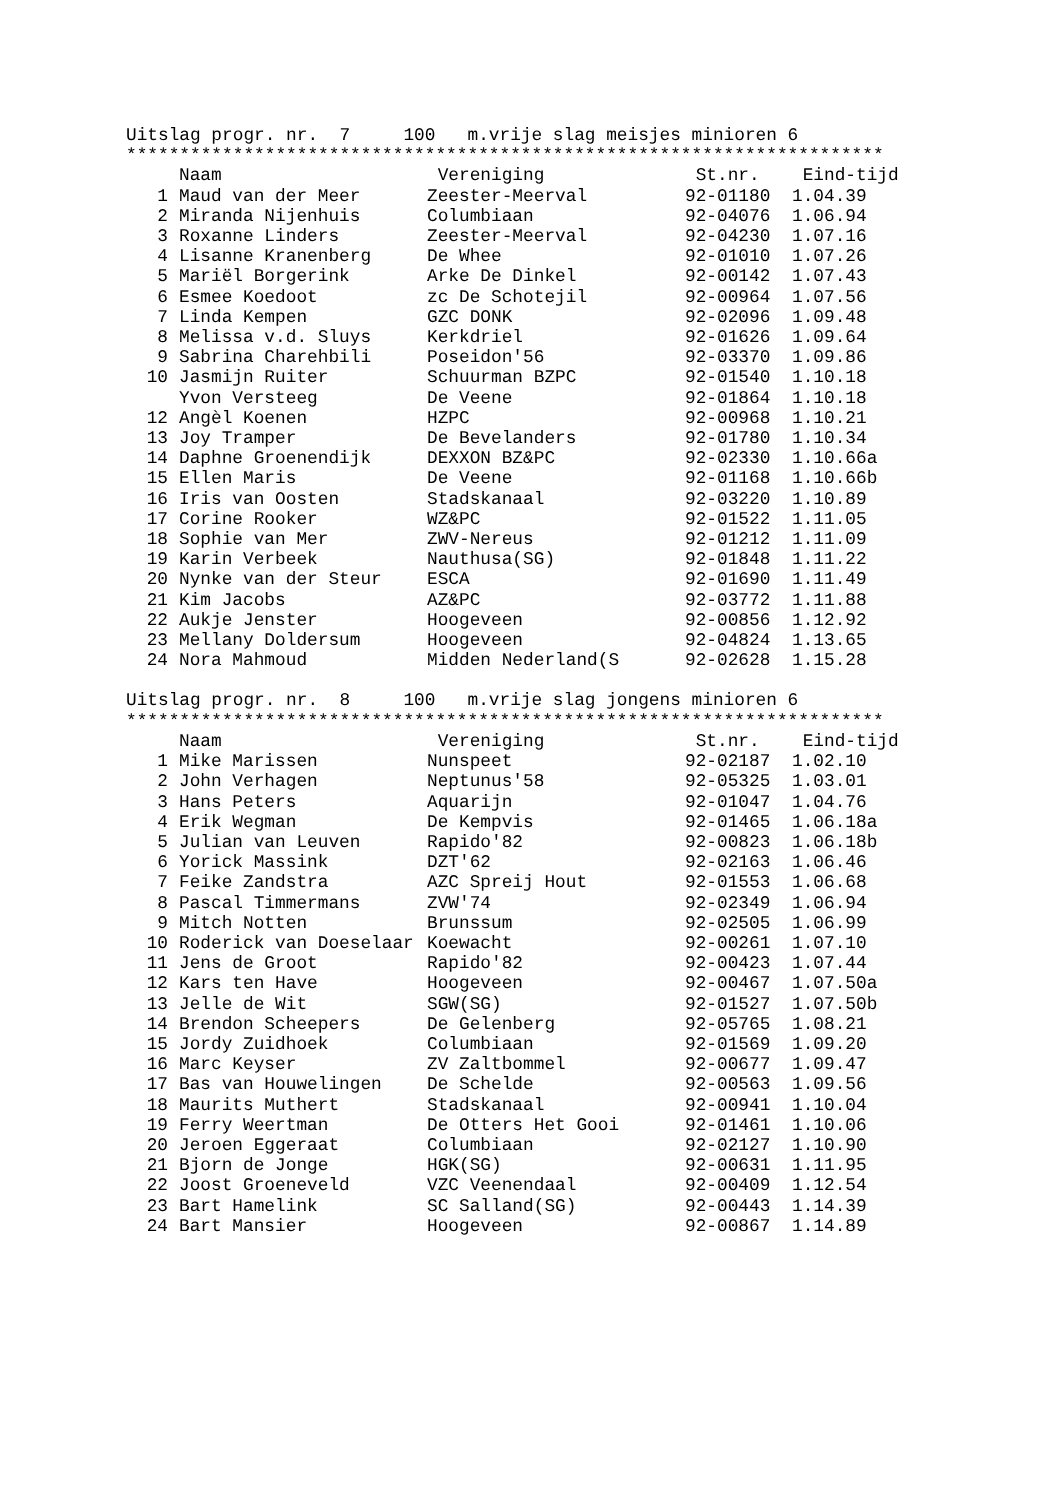Uitslag progr. nr. 7 100 m.vrije slag meisjes minioren 6
***********************************************************************
| | Naam | Vereniging | St.nr. | Eind-tijd |
| --- | --- | --- | --- | --- |
| 1 | Maud van der Meer | Zeester-Meerval | 92-01180 | 1.04.39 |
| 2 | Miranda Nijenhuis | Columbiaan | 92-04076 | 1.06.94 |
| 3 | Roxanne Linders | Zeester-Meerval | 92-04230 | 1.07.16 |
| 4 | Lisanne Kranenberg | De Whee | 92-01010 | 1.07.26 |
| 5 | Mariël Borgerink | Arke De Dinkel | 92-00142 | 1.07.43 |
| 6 | Esmee Koedoot | zc De Schotejil | 92-00964 | 1.07.56 |
| 7 | Linda Kempen | GZC DONK | 92-02096 | 1.09.48 |
| 8 | Melissa v.d. Sluys | Kerkdriel | 92-01626 | 1.09.64 |
| 9 | Sabrina Charehbili | Poseidon'56 | 92-03370 | 1.09.86 |
| 10 | Jasmijn Ruiter | Schuurman BZPC | 92-01540 | 1.10.18 |
| | Yvon Versteeg | De Veene | 92-01864 | 1.10.18 |
| 12 | Angèl Koenen | HZPC | 92-00968 | 1.10.21 |
| 13 | Joy Tramper | De Bevelanders | 92-01780 | 1.10.34 |
| 14 | Daphne Groenendijk | DEXXON BZ&PC | 92-02330 | 1.10.66a |
| 15 | Ellen Maris | De Veene | 92-01168 | 1.10.66b |
| 16 | Iris van Oosten | Stadskanaal | 92-03220 | 1.10.89 |
| 17 | Corine Rooker | WZ&PC | 92-01522 | 1.11.05 |
| 18 | Sophie van Mer | ZWV-Nereus | 92-01212 | 1.11.09 |
| 19 | Karin Verbeek | Nauthusa(SG) | 92-01848 | 1.11.22 |
| 20 | Nynke van der Steur | ESCA | 92-01690 | 1.11.49 |
| 21 | Kim Jacobs | AZ&PC | 92-03772 | 1.11.88 |
| 22 | Aukje Jenster | Hoogeveen | 92-00856 | 1.12.92 |
| 23 | Mellany Doldersum | Hoogeveen | 92-04824 | 1.13.65 |
| 24 | Nora Mahmoud | Midden Nederland(S | 92-02628 | 1.15.28 |
Uitslag progr. nr. 8 100 m.vrije slag jongens minioren 6
***********************************************************************
| | Naam | Vereniging | St.nr. | Eind-tijd |
| --- | --- | --- | --- | --- |
| 1 | Mike Marissen | Nunspeet | 92-02187 | 1.02.10 |
| 2 | John Verhagen | Neptunus'58 | 92-05325 | 1.03.01 |
| 3 | Hans Peters | Aquarijn | 92-01047 | 1.04.76 |
| 4 | Erik Wegman | De Kempvis | 92-01465 | 1.06.18a |
| 5 | Julian van Leuven | Rapido'82 | 92-00823 | 1.06.18b |
| 6 | Yorick Massink | DZT'62 | 92-02163 | 1.06.46 |
| 7 | Feike Zandstra | AZC Spreij Hout | 92-01553 | 1.06.68 |
| 8 | Pascal Timmermans | ZVW'74 | 92-02349 | 1.06.94 |
| 9 | Mitch Notten | Brunssum | 92-02505 | 1.06.99 |
| 10 | Roderick van Doeselaar | Koewacht | 92-00261 | 1.07.10 |
| 11 | Jens de Groot | Rapido'82 | 92-00423 | 1.07.44 |
| 12 | Kars ten Have | Hoogeveen | 92-00467 | 1.07.50a |
| 13 | Jelle de Wit | SGW(SG) | 92-01527 | 1.07.50b |
| 14 | Brendon Scheepers | De Gelenberg | 92-05765 | 1.08.21 |
| 15 | Jordy Zuidhoek | Columbiaan | 92-01569 | 1.09.20 |
| 16 | Marc Keyser | ZV Zaltbommel | 92-00677 | 1.09.47 |
| 17 | Bas van Houwelingen | De Schelde | 92-00563 | 1.09.56 |
| 18 | Maurits Muthert | Stadskanaal | 92-00941 | 1.10.04 |
| 19 | Ferry Weertman | De Otters Het Gooi | 92-01461 | 1.10.06 |
| 20 | Jeroen Eggeraat | Columbiaan | 92-02127 | 1.10.90 |
| 21 | Bjorn de Jonge | HGK(SG) | 92-00631 | 1.11.95 |
| 22 | Joost Groeneveld | VZC Veenendaal | 92-00409 | 1.12.54 |
| 23 | Bart Hamelink | SC Salland(SG) | 92-00443 | 1.14.39 |
| 24 | Bart Mansier | Hoogeveen | 92-00867 | 1.14.89 |